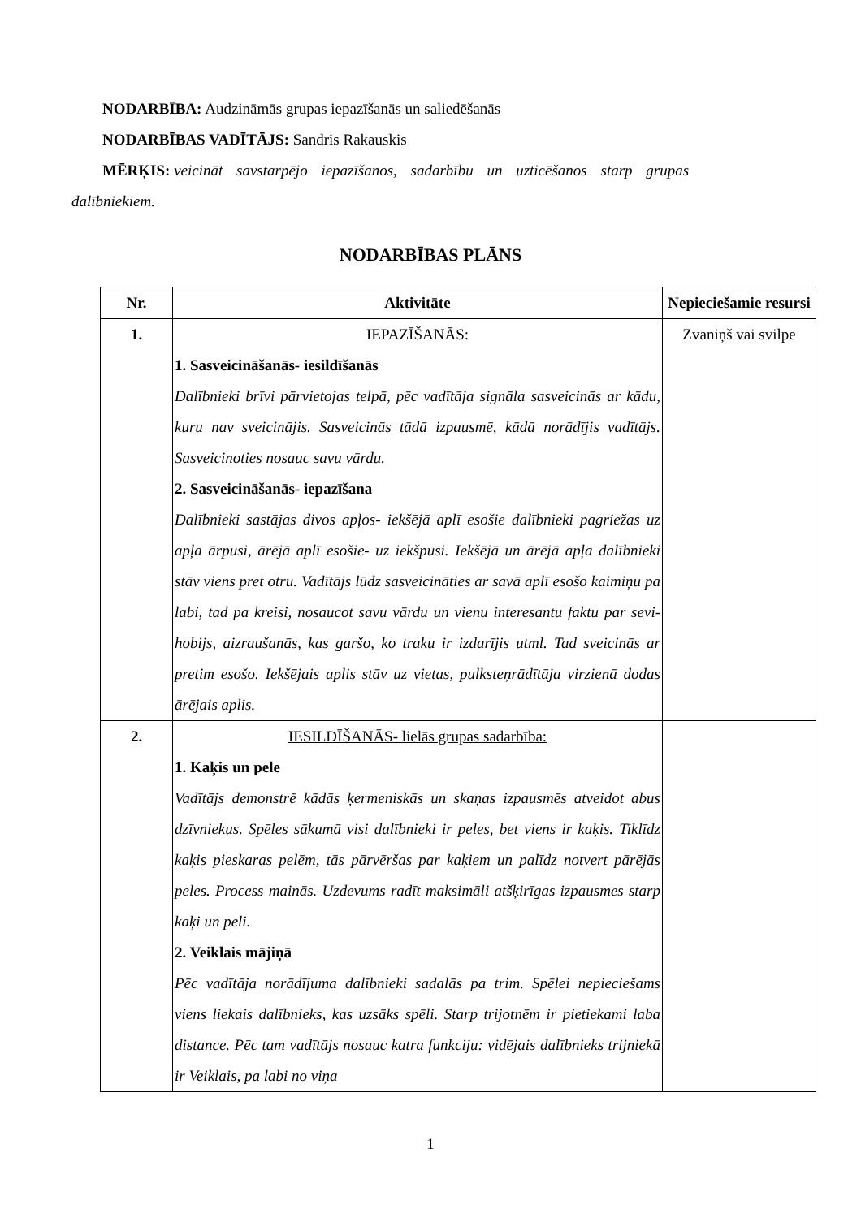NODARBĪBA: Audzināmās grupas iepazīšanās un saliedēšanās
NODARBĪBAS VADĪTĀJS: Sandris Rakauskis
MĒRĶIS: veicināt savstarpējo iepazīšanos, sadarbību un uzticēšanos starp grupas
dalībniekiem.
NODARBĪBAS PLĀNS
| Nr. | Aktivitāte | Nepieciešamie resursi |
| --- | --- | --- |
| 1. | IEPAZĪŠANĀS: 1. Sasveicināšanās- iesildīšanās Dalībnieki brīvi pārvietojas telpā, pēc vadītāja signāla sasveicinās ar kādu, kuru nav sveicinājis. Sasveicinās tādā izpausmē, kādā norādījis vadītājs. Sasveicinoties nosauc savu vārdu. 2. Sasveicināšanās- iepazīšana Dalībnieki sastājas divos apļos- iekšējā aplī esošie dalībnieki pagriežas uz apļa ārpusi, ārējā aplī esošie- uz iekšpusi. Iekšējā un ārējā apļa dalībnieki stāv viens pret otru. Vadītājs lūdz sasveicināties ar savā aplī esošo kaimiņu pa labi, tad pa kreisi, nosaucot savu vārdu un vienu interesantu faktu par sevi- hobijs, aizraušanās, kas garšo, ko traku ir izdarījis utml. Tad sveicinās ar pretim esošo. Iekšējais aplis stāv uz vietas, pulksteņrādītāja virzienā dodas ārējais aplis. | Zvaniņš vai svilpe |
| 2. | IESILDĪŠANĀS- lielās grupas sadarbība: 1. Kaķis un pele Vadītājs demonstrē kādās ķermeniskās un skaņas izpausmēs atveidot abus dzīvniekus. Spēles sākumā visi dalībnieki ir peles, bet viens ir kaķis. Tiklīdz kaķis pieskaras pelēm, tās pārvēršas par kaķiem un palīdz notvert pārējās peles. Process mainās. Uzdevums radīt maksimāli atšķirīgas izpausmes starp kaķi un peli. 2. Veiklais mājiņā Pēc vadītāja norādījuma dalībnieki sadalās pa trim. Spēlei nepieciešams viens liekais dalībnieks, kas uzsāks spēli. Starp trijotnēm ir pietiekami laba distance. Pēc tam vadītājs nosauc katra funkciju: vidējais dalībnieks trijniekā ir Veiklais, pa labi no viņa | |
1